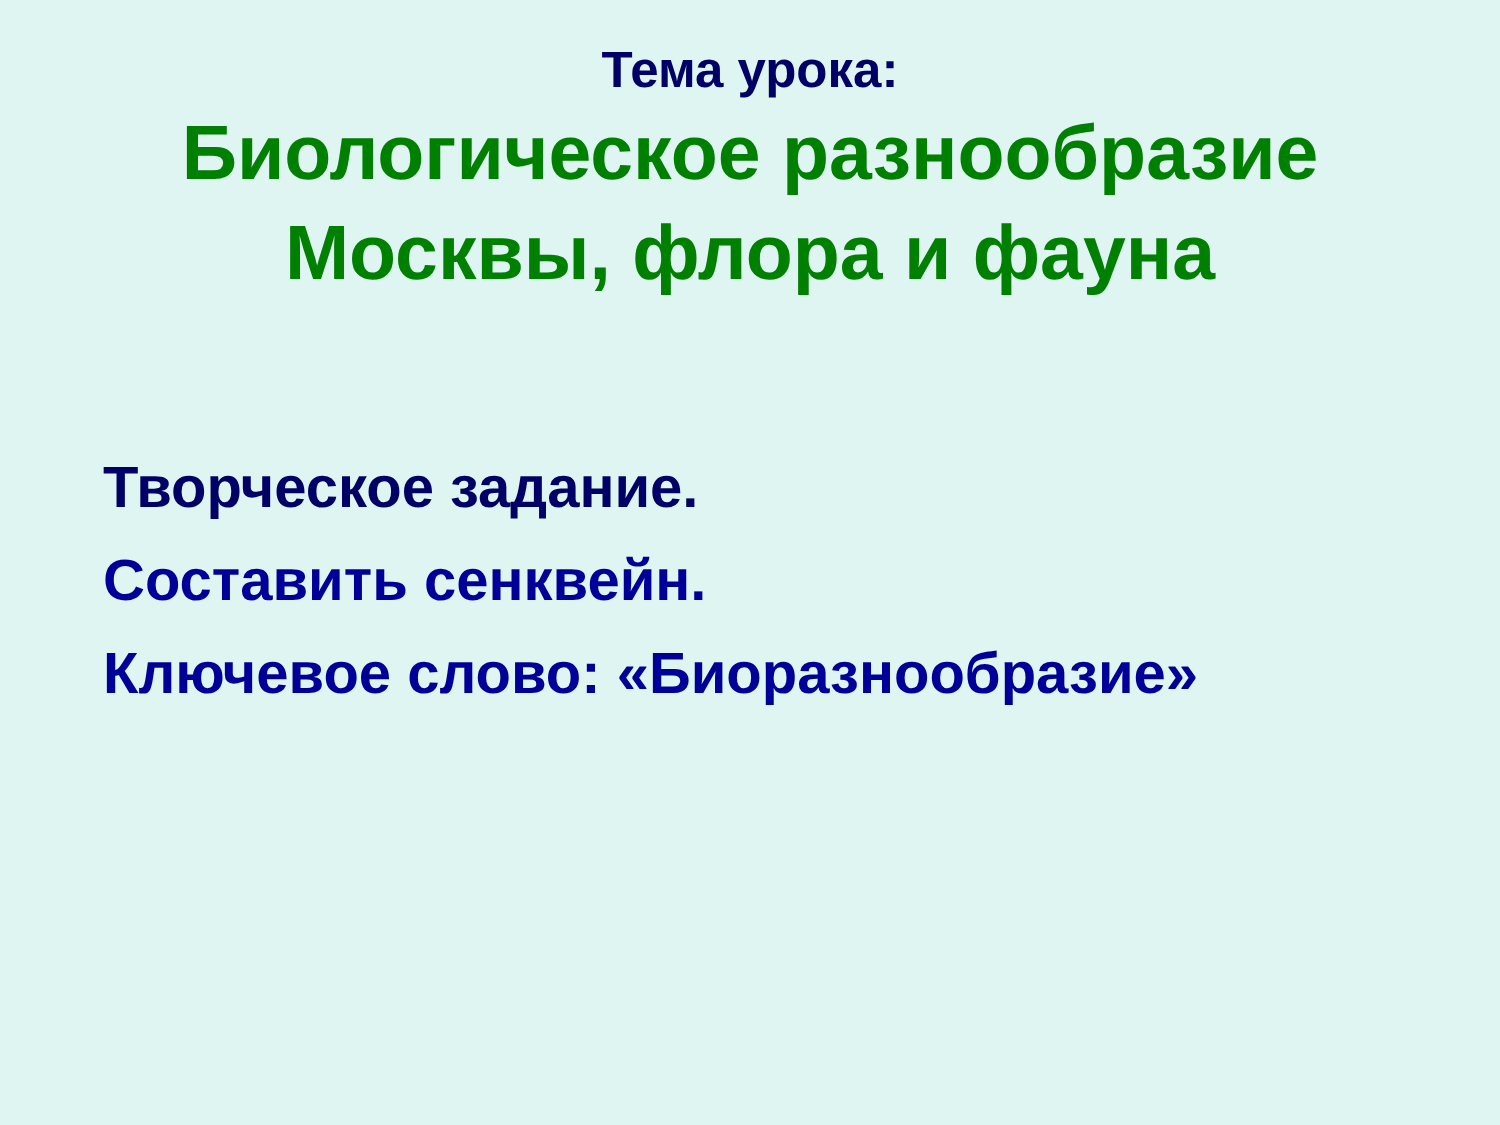Тема урока:
Биологическое разнообразие
Москвы, флора и фауна
Творческое задание.
Составить сенквейн.
Ключевое слово: «Биоразнообразие»